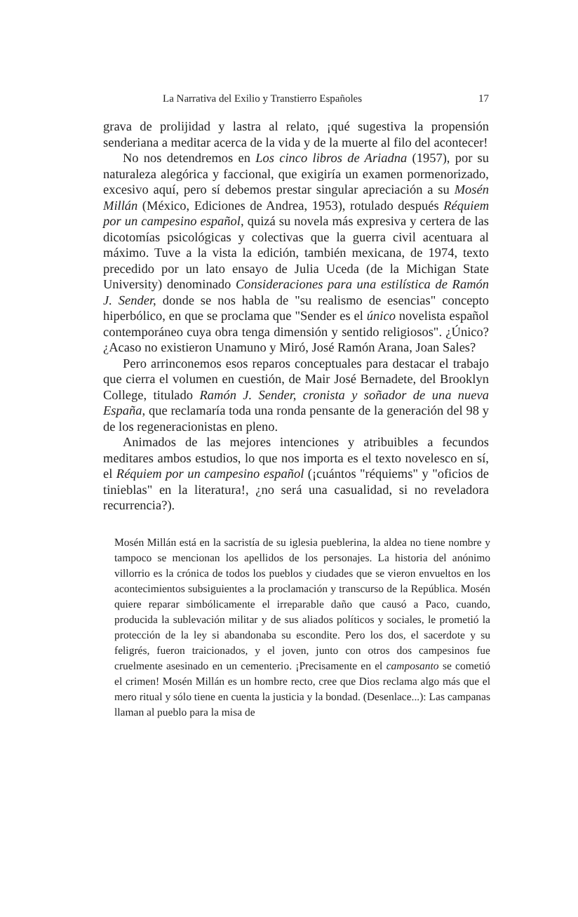La Narrativa del Exilio y Transtierro Españoles 17
grava de prolijidad y lastra al relato, ¡qué sugestiva la propensión senderiana a meditar acerca de la vida y de la muerte al filo del acontecer!
No nos detendremos en Los cinco libros de Ariadna (1957), por su naturaleza alegórica y faccional, que exigiría un examen pormenorizado, excesivo aquí, pero sí debemos prestar singular apreciación a su Mosén Millán (México, Ediciones de Andrea, 1953), rotulado después Réquiem por un campesino español, quizá su novela más expresiva y certera de las dicotomías psicológicas y colectivas que la guerra civil acentuara al máximo. Tuve a la vista la edición, también mexicana, de 1974, texto precedido por un lato ensayo de Julia Uceda (de la Michigan State University) denominado Consideraciones para una estilística de Ramón J. Sender, donde se nos habla de "su realismo de esencias" concepto hiperbólico, en que se proclama que "Sender es el único novelista español contemporáneo cuya obra tenga dimensión y sentido religiosos". ¿Único? ¿Acaso no existieron Unamuno y Miró, José Ramón Arana, Joan Sales?
Pero arrinconemos esos reparos conceptuales para destacar el trabajo que cierra el volumen en cuestión, de Mair José Bernadete, del Brooklyn College, titulado Ramón J. Sender, cronista y soñador de una nueva España, que reclamaría toda una ronda pensante de la generación del 98 y de los regeneracionistas en pleno.
Animados de las mejores intenciones y atribuibles a fecundos meditares ambos estudios, lo que nos importa es el texto novelesco en sí, el Réquiem por un campesino español (¡cuántos "réquiems" y "oficios de tinieblas" en la literatura!, ¿no será una casualidad, si no reveladora recurrencia?).
Mosén Millán está en la sacristía de su iglesia pueblerina, la aldea no tiene nombre y tampoco se mencionan los apellidos de los personajes. La historia del anónimo villorrio es la crónica de todos los pueblos y ciudades que se vieron envueltos en los acontecimientos subsiguientes a la proclamación y transcurso de la República. Mosén quiere reparar simbólicamente el irreparable daño que causó a Paco, cuando, producida la sublevación militar y de sus aliados políticos y sociales, le prometió la protección de la ley si abandonaba su escondite. Pero los dos, el sacerdote y su feligrés, fueron traicionados, y el joven, junto con otros dos campesinos fue cruelmente asesinado en un cementerio. ¡Precisamente en el camposanto se cometió el crimen! Mosén Millán es un hombre recto, cree que Dios reclama algo más que el mero ritual y sólo tiene en cuenta la justicia y la bondad. (Desenlace...): Las campanas llaman al pueblo para la misa de